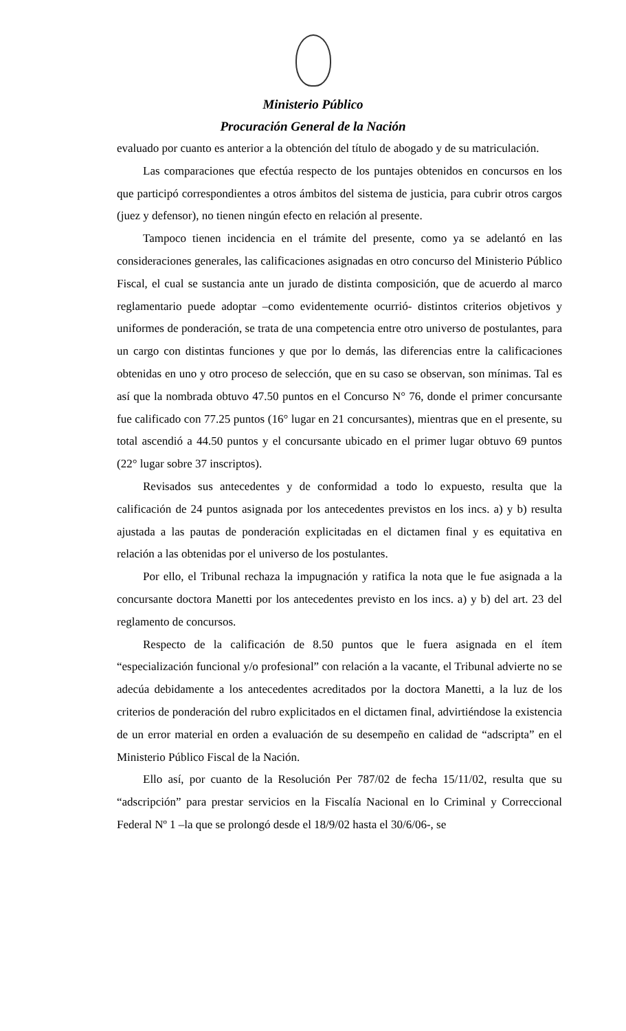Ministerio Público
Procuración General de la Nación
evaluado por cuanto es anterior a la obtención del título de abogado y de su matriculación.
Las comparaciones que efectúa respecto de los puntajes obtenidos en concursos en los que participó correspondientes a otros ámbitos del sistema de justicia, para cubrir otros cargos (juez y defensor), no tienen ningún efecto en relación al presente.
Tampoco tienen incidencia en el trámite del presente, como ya se adelantó en las consideraciones generales, las calificaciones asignadas en otro concurso del Ministerio Público Fiscal, el cual se sustancia ante un jurado de distinta composición, que de acuerdo al marco reglamentario puede adoptar –como evidentemente ocurrió- distintos criterios objetivos y uniformes de ponderación, se trata de una competencia entre otro universo de postulantes, para un cargo con distintas funciones y que por lo demás, las diferencias entre la calificaciones obtenidas en uno y otro proceso de selección, que en su caso se observan, son mínimas. Tal es así que la nombrada obtuvo 47.50 puntos en el Concurso N° 76, donde el primer concursante fue calificado con 77.25 puntos (16° lugar en 21 concursantes), mientras que en el presente, su total ascendió a 44.50 puntos y el concursante ubicado en el primer lugar obtuvo 69 puntos (22° lugar sobre 37 inscriptos).
Revisados sus antecedentes y de conformidad a todo lo expuesto, resulta que la calificación de 24 puntos asignada por los antecedentes previstos en los incs. a) y b) resulta ajustada a las pautas de ponderación explicitadas en el dictamen final y es equitativa en relación a las obtenidas por el universo de los postulantes.
Por ello, el Tribunal rechaza la impugnación y ratifica la nota que le fue asignada a la concursante doctora Manetti por los antecedentes previsto en los incs. a) y b) del art. 23 del reglamento de concursos.
Respecto de la calificación de 8.50 puntos que le fuera asignada en el ítem “especialización funcional y/o profesional” con relación a la vacante, el Tribunal advierte no se adecúa debidamente a los antecedentes acreditados por la doctora Manetti, a la luz de los criterios de ponderación del rubro explicitados en el dictamen final, advirtiéndose la existencia de un error material en orden a evaluación de su desempeño en calidad de “adscripta” en el Ministerio Público Fiscal de la Nación.
Ello así, por cuanto de la Resolución Per 787/02 de fecha 15/11/02, resulta que su “adscripción” para prestar servicios en la Fiscalía Nacional en lo Criminal y Correccional Federal Nº 1 –la que se prolongó desde el 18/9/02 hasta el 30/6/06-, se